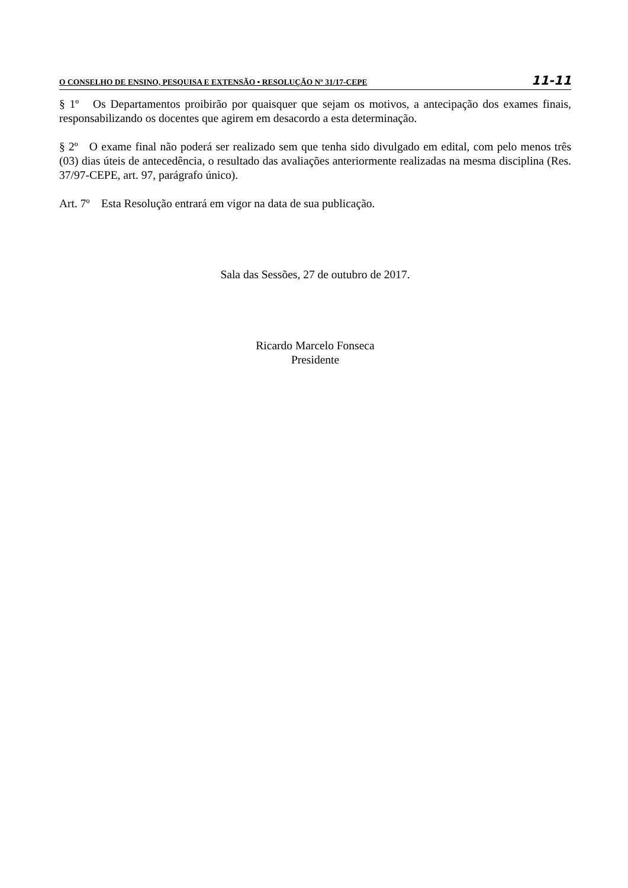O CONSELHO DE ENSINO, PESQUISA E EXTENSÃO • RESOLUÇÃO Nº 31/17-CEPE 11-11
§ 1º Os Departamentos proibirão por quaisquer que sejam os motivos, a antecipação dos exames finais, responsabilizando os docentes que agirem em desacordo a esta determinação.
§ 2º O exame final não poderá ser realizado sem que tenha sido divulgado em edital, com pelo menos três (03) dias úteis de antecedência, o resultado das avaliações anteriormente realizadas na mesma disciplina (Res. 37/97-CEPE, art. 97, parágrafo único).
Art. 7º Esta Resolução entrará em vigor na data de sua publicação.
Sala das Sessões, 27 de outubro de 2017.
Ricardo Marcelo Fonseca
Presidente